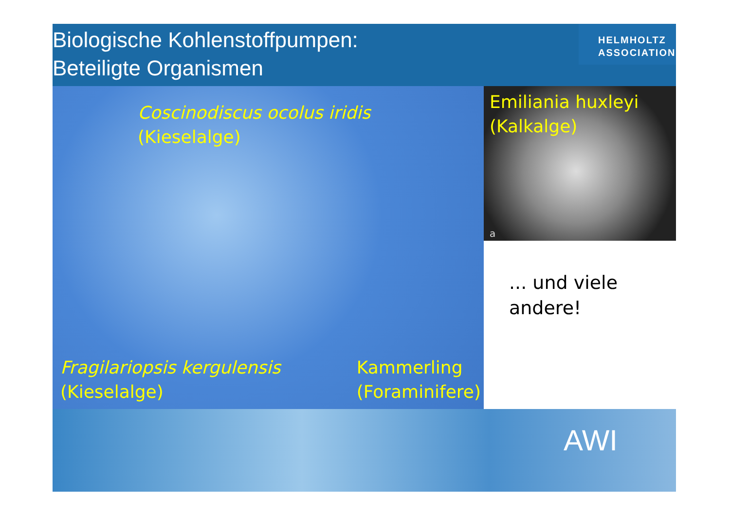Biologische Kohlenstoffpumpen:
Beteiligte Organismen
HELMHOLTZ
ASSOCIATION
Coscinodiscus ocolus iridis
(Kieselalge)
Fragilariopsis kergulensis
(Kieselalge)
Kammerling
(Foraminifere)
Emiliania huxleyi
(Kalkalge)
a
... und viele
andere!
AWI